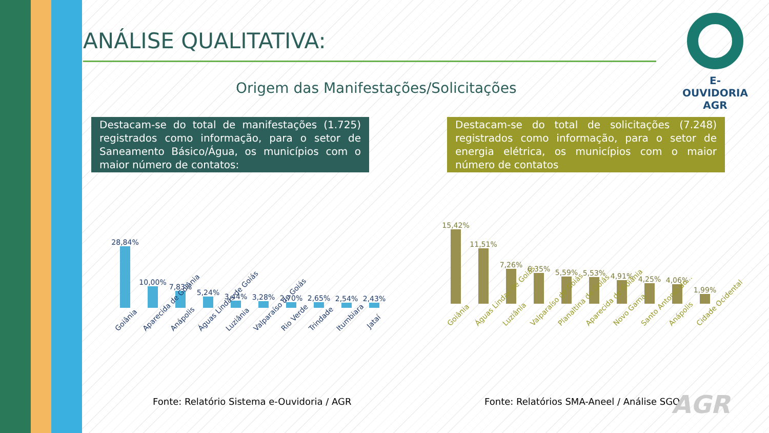ANÁLISE QUALITATIVA:
Origem das Manifestações/Solicitações
E-OUVIDORIA
AGR
Destacam-se do total de manifestações (1.725) registrados como informação, para o setor de Saneamento Básico/Água, os municípios com o maior número de contatos:
Destacam-se do total de solicitações (7.248) registrados como informação, para o setor de energia elétrica, os municípios com o maior número de contatos
28,84%
10,00%
7,83%
5,24%
3,44%
3,28%
2,70%
2,65%
2,54%
2,43%
Goiânia Aparecida de Goiânia Anápolis Águas Lindas de Goiás Luziânia Valparaíso de Goiás Rio Verde Trindade Itumbiara Jataí
15,42%
11,51%
7,26%
6,35%
5,59%
5,53%
4,91%
4,25%
4,06%
1,99%
Goiânia Águas Lindas de Goiás Luziânia Valparaíso de Goiás Planaltina de Goiás Aparecida de Goiânia Novo Gama Santo Antonio do... Anápolis Cidade Ocidental
Fonte: Relatório Sistema e-Ouvidoria / AGR
Fonte: Relatórios SMA-Aneel / Análise SGO
AGR